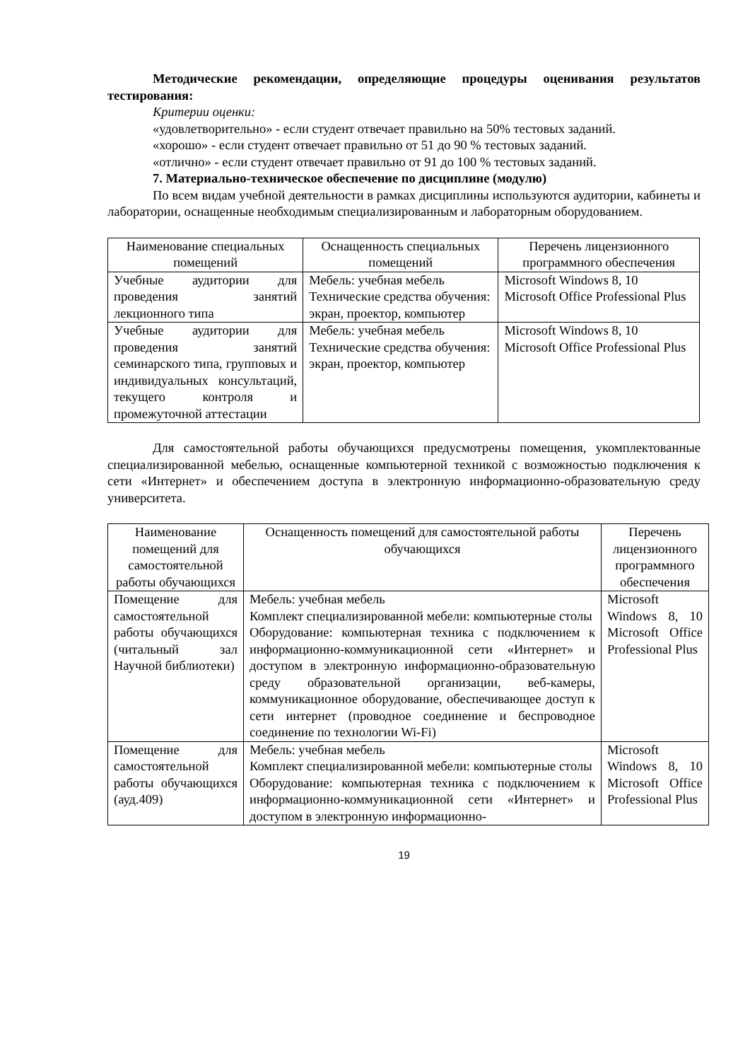Методические рекомендации, определяющие процедуры оценивания результатов тестирования:
Критерии оценки:
«удовлетворительно» - если студент отвечает правильно на 50% тестовых заданий.
«хорошо» - если студент отвечает правильно от 51 до 90 % тестовых заданий.
«отлично» - если студент отвечает правильно от 91 до 100 % тестовых заданий.
7. Материально-техническое обеспечение по дисциплине (модулю)
По всем видам учебной деятельности в рамках дисциплины используются аудитории, кабинеты и лаборатории, оснащенные необходимым специализированным и лабораторным оборудованием.
| Наименование специальных помещений | Оснащенность специальных помещений | Перечень лицензионного программного обеспечения |
| --- | --- | --- |
| Учебные аудитории для проведения занятий лекционного типа | Мебель: учебная мебель Технические средства обучения: экран, проектор, компьютер | Microsoft Windows 8, 10 Microsoft Office Professional Plus |
| Учебные аудитории для проведения занятий семинарского типа, групповых и индивидуальных консультаций, текущего контроля и промежуточной аттестации | Мебель: учебная мебель Технические средства обучения: экран, проектор, компьютер | Microsoft Windows 8, 10 Microsoft Office Professional Plus |
Для самостоятельной работы обучающихся предусмотрены помещения, укомплектованные специализированной мебелью, оснащенные компьютерной техникой с возможностью подключения к сети «Интернет» и обеспечением доступа в электронную информационно-образовательную среду университета.
| Наименование помещений для самостоятельной работы обучающихся | Оснащенность помещений для самостоятельной работы обучающихся | Перечень лицензионного программного обеспечения |
| --- | --- | --- |
| Помещение для самостоятельной работы обучающихся (читальный зал Научной библиотеки) | Мебель: учебная мебель Комплект специализированной мебели: компьютерные столы Оборудование: компьютерная техника с подключением к информационно-коммуникационной сети «Интернет» и доступом в электронную информационно-образовательную среду образовательной организации, веб-камеры, коммуникационное оборудование, обеспечивающее доступ к сети интернет (проводное соединение и беспроводное соединение по технологии Wi-Fi) | Microsoft Windows 8, 10 Microsoft Office Professional Plus |
| Помещение для самостоятельной работы обучающихся (ауд.409) | Мебель: учебная мебель Комплект специализированной мебели: компьютерные столы Оборудование: компьютерная техника с подключением к информационно-коммуникационной сети «Интернет» и доступом в электронную информационно- | Microsoft Windows 8, 10 Microsoft Office Professional Plus |
19